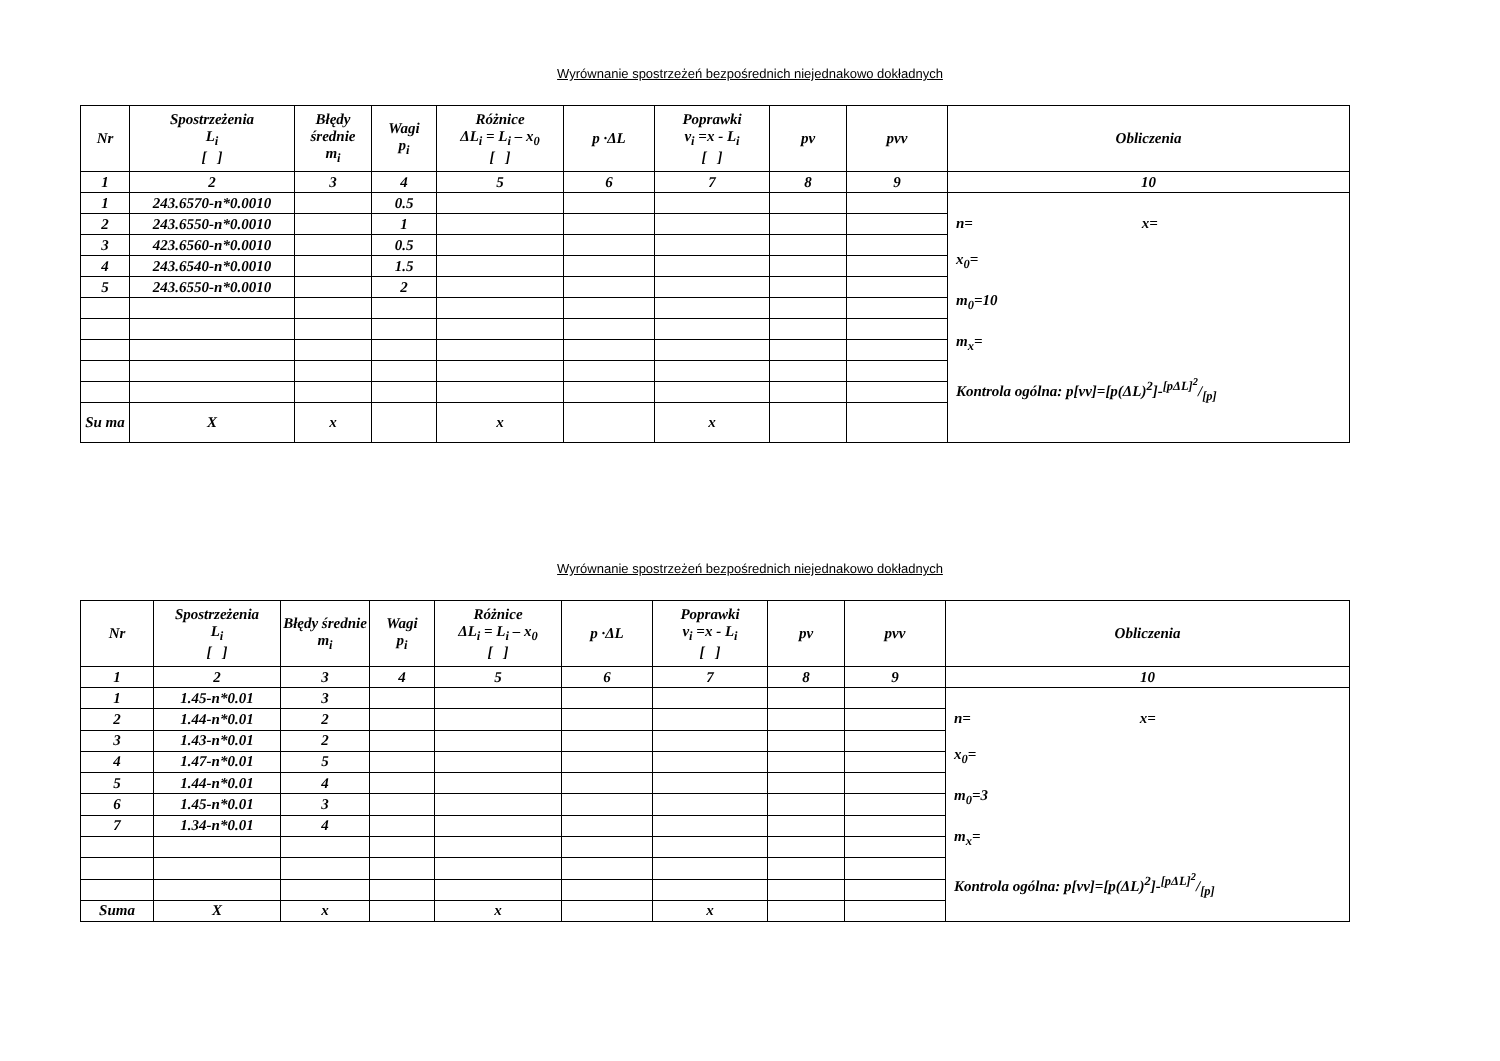Wyrównanie spostrzeżeń bezpośrednich niejednakowo dokładnych
| Nr | Spostrzeżenia L<sub>i</sub> [ ] | Błędy średnie m<sub>i</sub> | Wagi p<sub>i</sub> | Różnice ΔL<sub>i</sub> = L<sub>i</sub> – x<sub>0</sub> [ ] | p ·ΔL | Poprawki v<sub>i</sub> =x - L<sub>i</sub> [ ] | pv | pvv | Obliczenia |
| --- | --- | --- | --- | --- | --- | --- | --- | --- | --- |
| 1 | 2 | 3 | 4 | 5 | 6 | 7 | 8 | 9 | 10 |
| 1 | 243.6570-n*0.0010 | | 0.5 | | | | | | n= x= x<sub>0</sub>= m<sub>0</sub>=10 m<sub>x</sub>= Kontrola ogólna: p[vv]=[p(ΔL)<sup>2</sup>]-[pΔL]<sup>2</sup>/[p] |
| 2 | 243.6550-n*0.0010 | | 1 | | | | | | |
| 3 | 423.6560-n*0.0010 | | 0.5 | | | | | | |
| 4 | 243.6540-n*0.0010 | | 1.5 | | | | | | |
| 5 | 243.6550-n*0.0010 | | 2 | | | | | | |
| Su ma | X | x | | x | | x | | | |
Wyrównanie spostrzeżeń bezpośrednich niejednakowo dokładnych
| Nr | Spostrzeżenia L<sub>i</sub> [ ] | Błędy średnie m<sub>i</sub> | Wagi p<sub>i</sub> | Różnice ΔL<sub>i</sub> = L<sub>i</sub> – x<sub>0</sub> [ ] | p ·ΔL | Poprawki v<sub>i</sub> =x - L<sub>i</sub> [ ] | pv | pvv | Obliczenia |
| --- | --- | --- | --- | --- | --- | --- | --- | --- | --- |
| 1 | 2 | 3 | 4 | 5 | 6 | 7 | 8 | 9 | 10 |
| 1 | 1.45-n*0.01 | 3 | | | | | | | n= x= x<sub>0</sub>= m<sub>0</sub>=3 m<sub>x</sub>= Kontrola ogólna: p[vv]=[p(ΔL)<sup>2</sup>]-[pΔL]<sup>2</sup>/[p] |
| 2 | 1.44-n*0.01 | 2 | | | | | | | |
| 3 | 1.43-n*0.01 | 2 | | | | | | | |
| 4 | 1.47-n*0.01 | 5 | | | | | | | |
| 5 | 1.44-n*0.01 | 4 | | | | | | | |
| 6 | 1.45-n*0.01 | 3 | | | | | | | |
| 7 | 1.34-n*0.01 | 4 | | | | | | | |
| Suma | X | x | | x | | x | | | |